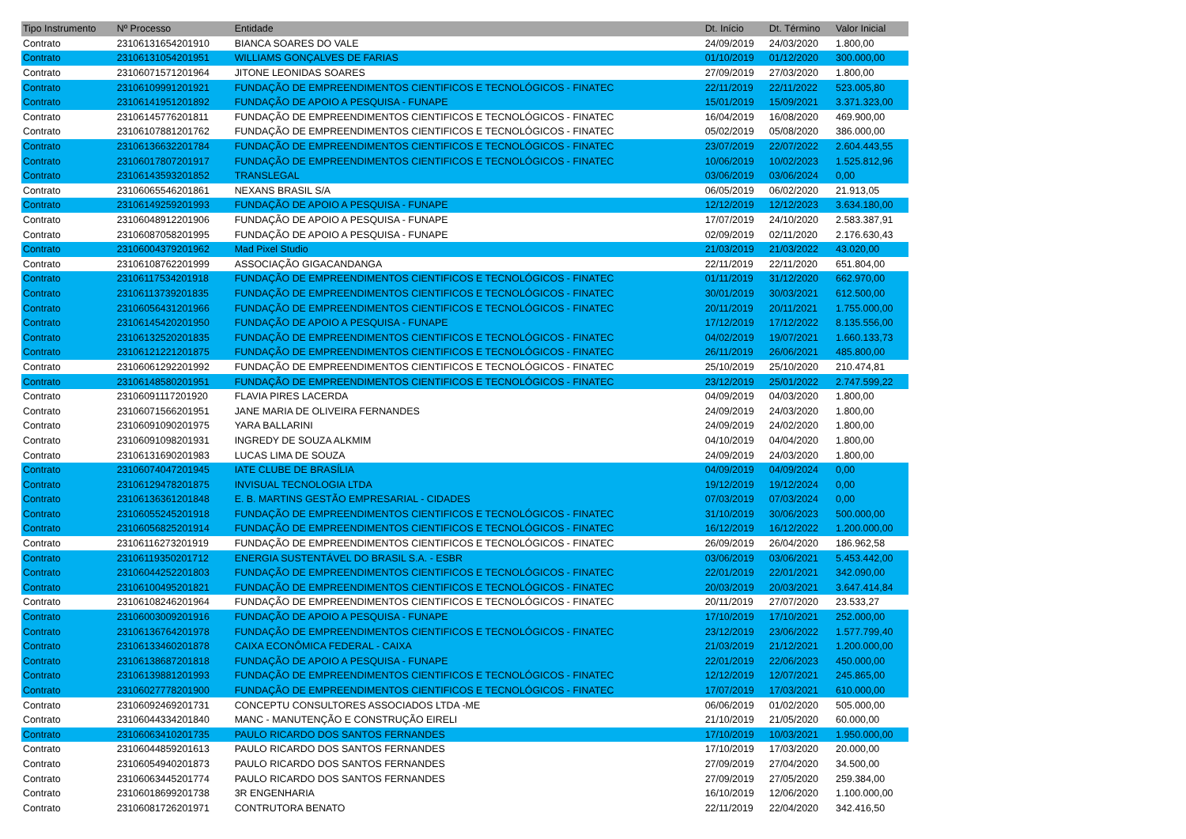| Tipo Instrumento | Nº Processo | Entidade | Dt. Início | Dt. Término | Valor Inicial |
| --- | --- | --- | --- | --- | --- |
| Contrato | 23106131654201910 | BIANCA SOARES DO VALE | 24/09/2019 | 24/03/2020 | 1.800,00 |
| Contrato | 23106131054201951 | WILLIAMS GONÇALVES DE FARIAS | 01/10/2019 | 01/12/2020 | 300.000,00 |
| Contrato | 23106071571201964 | JITONE LEONIDAS SOARES | 27/09/2019 | 27/03/2020 | 1.800,00 |
| Contrato | 23106109991201921 | FUNDAÇÃO DE EMPREENDIMENTOS CIENTIFICOS E TECNOLÓGICOS - FINATEC | 22/11/2019 | 22/11/2022 | 523.005,80 |
| Contrato | 23106141951201892 | FUNDAÇÃO DE APOIO A PESQUISA - FUNAPE | 15/01/2019 | 15/09/2021 | 3.371.323,00 |
| Contrato | 23106145776201811 | FUNDAÇÃO DE EMPREENDIMENTOS CIENTIFICOS E TECNOLÓGICOS - FINATEC | 16/04/2019 | 16/08/2020 | 469.900,00 |
| Contrato | 23106107881201762 | FUNDAÇÃO DE EMPREENDIMENTOS CIENTIFICOS E TECNOLÓGICOS - FINATEC | 05/02/2019 | 05/08/2020 | 386.000,00 |
| Contrato | 23106136632201784 | FUNDAÇÃO DE EMPREENDIMENTOS CIENTIFICOS E TECNOLÓGICOS - FINATEC | 23/07/2019 | 22/07/2022 | 2.604.443,55 |
| Contrato | 23106017807201917 | FUNDAÇÃO DE EMPREENDIMENTOS CIENTIFICOS E TECNOLÓGICOS - FINATEC | 10/06/2019 | 10/02/2023 | 1.525.812,96 |
| Contrato | 23106143593201852 | TRANSLEGAL | 03/06/2019 | 03/06/2024 | 0,00 |
| Contrato | 23106065546201861 | NEXANS BRASIL S/A | 06/05/2019 | 06/02/2020 | 21.913,05 |
| Contrato | 23106149259201993 | FUNDAÇÃO DE APOIO A PESQUISA - FUNAPE | 12/12/2019 | 12/12/2023 | 3.634.180,00 |
| Contrato | 23106048912201906 | FUNDAÇÃO DE APOIO A PESQUISA - FUNAPE | 17/07/2019 | 24/10/2020 | 2.583.387,91 |
| Contrato | 23106087058201995 | FUNDAÇÃO DE APOIO A PESQUISA - FUNAPE | 02/09/2019 | 02/11/2020 | 2.176.630,43 |
| Contrato | 23106004379201962 | Mad Pixel Studio | 21/03/2019 | 21/03/2022 | 43.020,00 |
| Contrato | 23106108762201999 | ASSOCIAÇÃO GIGACANDANGA | 22/11/2019 | 22/11/2020 | 651.804,00 |
| Contrato | 23106117534201918 | FUNDAÇÃO DE EMPREENDIMENTOS CIENTIFICOS E TECNOLÓGICOS - FINATEC | 01/11/2019 | 31/12/2020 | 662.970,00 |
| Contrato | 23106113739201835 | FUNDAÇÃO DE EMPREENDIMENTOS CIENTIFICOS E TECNOLÓGICOS - FINATEC | 30/01/2019 | 30/03/2021 | 612.500,00 |
| Contrato | 23106056431201966 | FUNDAÇÃO DE EMPREENDIMENTOS CIENTIFICOS E TECNOLÓGICOS - FINATEC | 20/11/2019 | 20/11/2021 | 1.755.000,00 |
| Contrato | 23106145420201950 | FUNDAÇÃO DE APOIO A PESQUISA - FUNAPE | 17/12/2019 | 17/12/2022 | 8.135.556,00 |
| Contrato | 23106132520201835 | FUNDAÇÃO DE EMPREENDIMENTOS CIENTIFICOS E TECNOLÓGICOS - FINATEC | 04/02/2019 | 19/07/2021 | 1.660.133,73 |
| Contrato | 23106121221201875 | FUNDAÇÃO DE EMPREENDIMENTOS CIENTIFICOS E TECNOLÓGICOS - FINATEC | 26/11/2019 | 26/06/2021 | 485.800,00 |
| Contrato | 23106061292201992 | FUNDAÇÃO DE EMPREENDIMENTOS CIENTIFICOS E TECNOLÓGICOS - FINATEC | 25/10/2019 | 25/10/2020 | 210.474,81 |
| Contrato | 23106148580201951 | FUNDAÇÃO DE EMPREENDIMENTOS CIENTIFICOS E TECNOLÓGICOS - FINATEC | 23/12/2019 | 25/01/2022 | 2.747.599,22 |
| Contrato | 23106091117201920 | FLAVIA PIRES LACERDA | 04/09/2019 | 04/03/2020 | 1.800,00 |
| Contrato | 23106071566201951 | JANE MARIA DE OLIVEIRA FERNANDES | 24/09/2019 | 24/03/2020 | 1.800,00 |
| Contrato | 23106091090201975 | YARA BALLARINI | 24/09/2019 | 24/02/2020 | 1.800,00 |
| Contrato | 23106091098201931 | INGREDY DE SOUZA ALKMIM | 04/10/2019 | 04/04/2020 | 1.800,00 |
| Contrato | 23106131690201983 | LUCAS LIMA DE SOUZA | 24/09/2019 | 24/03/2020 | 1.800,00 |
| Contrato | 23106074047201945 | IATE CLUBE DE BRASÍLIA | 04/09/2019 | 04/09/2024 | 0,00 |
| Contrato | 23106129478201875 | INVISUAL TECNOLOGIA LTDA | 19/12/2019 | 19/12/2024 | 0,00 |
| Contrato | 23106136361201848 | E. B. MARTINS GESTÃO EMPRESARIAL - CIDADES | 07/03/2019 | 07/03/2024 | 0,00 |
| Contrato | 23106055245201918 | FUNDAÇÃO DE EMPREENDIMENTOS CIENTIFICOS E TECNOLÓGICOS - FINATEC | 31/10/2019 | 30/06/2023 | 500.000,00 |
| Contrato | 23106056825201914 | FUNDAÇÃO DE EMPREENDIMENTOS CIENTIFICOS E TECNOLÓGICOS - FINATEC | 16/12/2019 | 16/12/2022 | 1.200.000,00 |
| Contrato | 23106116273201919 | FUNDAÇÃO DE EMPREENDIMENTOS CIENTIFICOS E TECNOLÓGICOS - FINATEC | 26/09/2019 | 26/04/2020 | 186.962,58 |
| Contrato | 23106119350201712 | ENERGIA SUSTENTÁVEL DO BRASIL S.A. - ESBR | 03/06/2019 | 03/06/2021 | 5.453.442,00 |
| Contrato | 23106044252201803 | FUNDAÇÃO DE EMPREENDIMENTOS CIENTIFICOS E TECNOLÓGICOS - FINATEC | 22/01/2019 | 22/01/2021 | 342.090,00 |
| Contrato | 23106100495201821 | FUNDAÇÃO DE EMPREENDIMENTOS CIENTIFICOS E TECNOLÓGICOS - FINATEC | 20/03/2019 | 20/03/2021 | 3.647.414,84 |
| Contrato | 23106108246201964 | FUNDAÇÃO DE EMPREENDIMENTOS CIENTIFICOS E TECNOLÓGICOS - FINATEC | 20/11/2019 | 27/07/2020 | 23.533,27 |
| Contrato | 23106003009201916 | FUNDAÇÃO DE APOIO A PESQUISA - FUNAPE | 17/10/2019 | 17/10/2021 | 252.000,00 |
| Contrato | 23106136764201978 | FUNDAÇÃO DE EMPREENDIMENTOS CIENTIFICOS E TECNOLÓGICOS - FINATEC | 23/12/2019 | 23/06/2022 | 1.577.799,40 |
| Contrato | 23106133460201878 | CAIXA ECONÔMICA FEDERAL - CAIXA | 21/03/2019 | 21/12/2021 | 1.200.000,00 |
| Contrato | 23106138687201818 | FUNDAÇÃO DE APOIO A PESQUISA - FUNAPE | 22/01/2019 | 22/06/2023 | 450.000,00 |
| Contrato | 23106139881201993 | FUNDAÇÃO DE EMPREENDIMENTOS CIENTIFICOS E TECNOLÓGICOS - FINATEC | 12/12/2019 | 12/07/2021 | 245.865,00 |
| Contrato | 23106027778201900 | FUNDAÇÃO DE EMPREENDIMENTOS CIENTIFICOS E TECNOLÓGICOS - FINATEC | 17/07/2019 | 17/03/2021 | 610.000,00 |
| Contrato | 23106092469201731 | CONCEPTU CONSULTORES ASSOCIADOS LTDA -ME | 06/06/2019 | 01/02/2020 | 505.000,00 |
| Contrato | 23106044334201840 | MANC - MANUTENÇÃO E CONSTRUÇÃO EIRELI | 21/10/2019 | 21/05/2020 | 60.000,00 |
| Contrato | 23106063410201735 | PAULO RICARDO DOS SANTOS FERNANDES | 17/10/2019 | 10/03/2021 | 1.950.000,00 |
| Contrato | 23106044859201613 | PAULO RICARDO DOS SANTOS FERNANDES | 17/10/2019 | 17/03/2020 | 20.000,00 |
| Contrato | 23106054940201873 | PAULO RICARDO DOS SANTOS FERNANDES | 27/09/2019 | 27/04/2020 | 34.500,00 |
| Contrato | 23106063445201774 | PAULO RICARDO DOS SANTOS FERNANDES | 27/09/2019 | 27/05/2020 | 259.384,00 |
| Contrato | 23106018699201738 | 3R ENGENHARIA | 16/10/2019 | 12/06/2020 | 1.100.000,00 |
| Contrato | 23106081726201971 | CONTRUTORA BENATO | 22/11/2019 | 22/04/2020 | 342.416,50 |